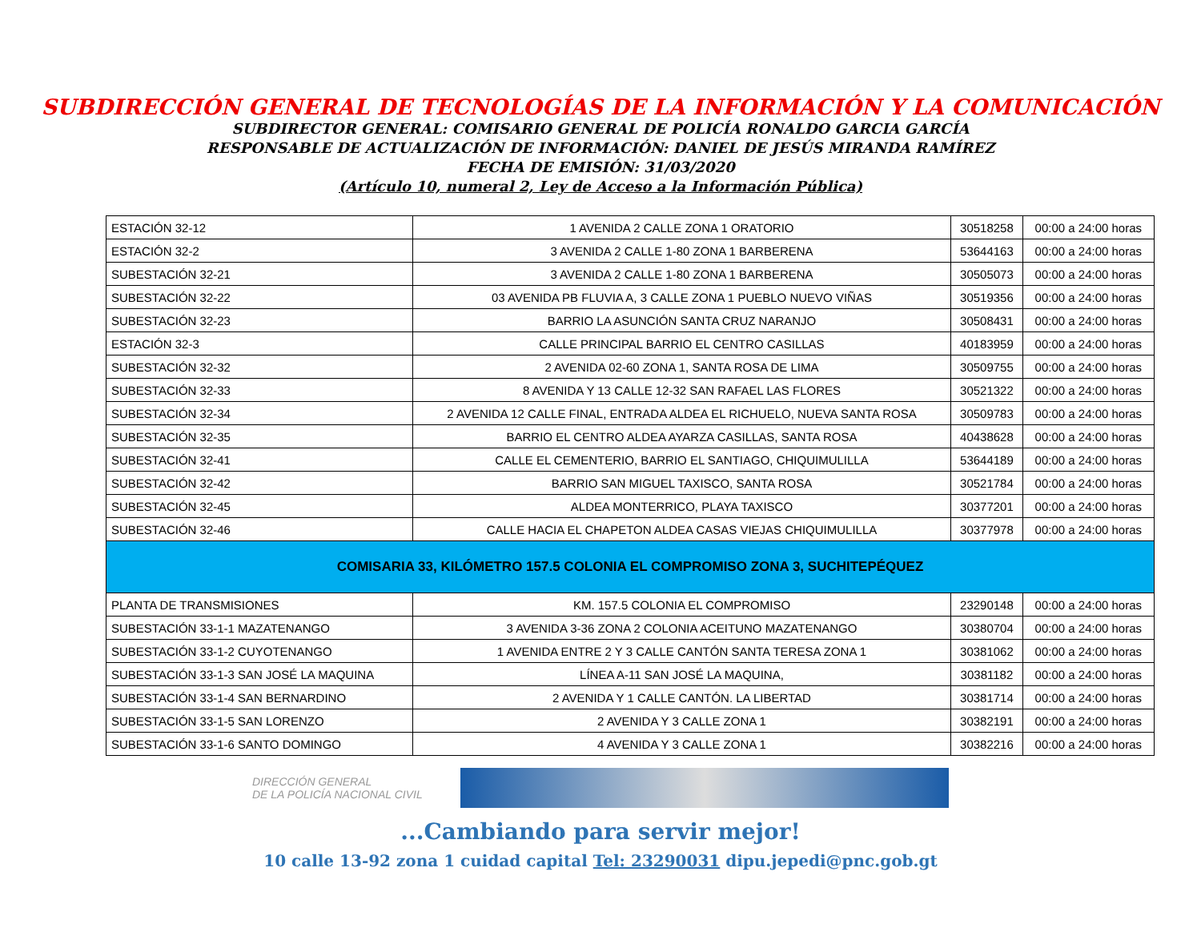SUBDIRECCIÓN GENERAL DE TECNOLOGÍAS DE LA INFORMACIÓN Y LA COMUNICACIÓN
SUBDIRECTOR GENERAL: COMISARIO GENERAL DE POLICÍA RONALDO GARCIA GARCÍA
RESPONSABLE DE ACTUALIZACIÓN DE INFORMACIÓN: DANIEL DE JESÚS MIRANDA RAMÍREZ
FECHA DE EMISIÓN: 31/03/2020
(Artículo 10, numeral 2, Ley de Acceso a la Información Pública)
| ESTACIÓN 32-12 | 1 AVENIDA 2 CALLE ZONA 1 ORATORIO | 30518258 | 00:00 a 24:00 horas |
| ESTACIÓN 32-2 | 3 AVENIDA 2 CALLE 1-80 ZONA 1 BARBERENA | 53644163 | 00:00 a 24:00 horas |
| SUBESTACIÓN 32-21 | 3 AVENIDA 2 CALLE 1-80 ZONA 1 BARBERENA | 30505073 | 00:00 a 24:00 horas |
| SUBESTACIÓN 32-22 | 03 AVENIDA PB FLUVIA A, 3 CALLE ZONA 1 PUEBLO NUEVO VIÑAS | 30519356 | 00:00 a 24:00 horas |
| SUBESTACIÓN 32-23 | BARRIO LA ASUNCIÓN SANTA CRUZ NARANJO | 30508431 | 00:00 a 24:00 horas |
| ESTACIÓN 32-3 | CALLE PRINCIPAL BARRIO EL CENTRO CASILLAS | 40183959 | 00:00 a 24:00 horas |
| SUBESTACIÓN 32-32 | 2 AVENIDA 02-60 ZONA 1, SANTA ROSA DE LIMA | 30509755 | 00:00 a 24:00 horas |
| SUBESTACIÓN 32-33 | 8 AVENIDA Y 13 CALLE 12-32 SAN RAFAEL LAS FLORES | 30521322 | 00:00 a 24:00 horas |
| SUBESTACIÓN 32-34 | 2 AVENIDA 12 CALLE FINAL, ENTRADA ALDEA EL RICHUELO, NUEVA SANTA ROSA | 30509783 | 00:00 a 24:00 horas |
| SUBESTACIÓN 32-35 | BARRIO EL CENTRO ALDEA AYARZA CASILLAS, SANTA ROSA | 40438628 | 00:00 a 24:00 horas |
| SUBESTACIÓN 32-41 | CALLE EL CEMENTERIO, BARRIO EL SANTIAGO, CHIQUIMULILLA | 53644189 | 00:00 a 24:00 horas |
| SUBESTACIÓN 32-42 | BARRIO SAN MIGUEL TAXISCO, SANTA ROSA | 30521784 | 00:00 a 24:00 horas |
| SUBESTACIÓN 32-45 | ALDEA MONTERRICO, PLAYA TAXISCO | 30377201 | 00:00 a 24:00 horas |
| SUBESTACIÓN 32-46 | CALLE HACIA EL CHAPETON ALDEA CASAS VIEJAS CHIQUIMULILLA | 30377978 | 00:00 a 24:00 horas |
| COMISARIA 33, KILÓMETRO 157.5 COLONIA EL COMPROMISO ZONA 3, SUCHITEPÉQUEZ | | | |
| PLANTA DE TRANSMISIONES | KM. 157.5 COLONIA EL COMPROMISO | 23290148 | 00:00 a 24:00 horas |
| SUBESTACIÓN 33-1-1 MAZATENANGO | 3 AVENIDA 3-36 ZONA 2 COLONIA ACEITUNO MAZATENANGO | 30380704 | 00:00 a 24:00 horas |
| SUBESTACIÓN 33-1-2 CUYOTENANGO | 1 AVENIDA ENTRE 2 Y 3 CALLE CANTÓN SANTA TERESA ZONA 1 | 30381062 | 00:00 a 24:00 horas |
| SUBESTACIÓN 33-1-3 SAN JOSÉ LA MAQUINA | LÍNEA A-11 SAN JOSÉ LA MAQUINA, | 30381182 | 00:00 a 24:00 horas |
| SUBESTACIÓN 33-1-4 SAN BERNARDINO | 2 AVENIDA Y 1 CALLE CANTÓN. LA LIBERTAD | 30381714 | 00:00 a 24:00 horas |
| SUBESTACIÓN 33-1-5 SAN LORENZO | 2 AVENIDA Y 3 CALLE ZONA 1 | 30382191 | 00:00 a 24:00 horas |
| SUBESTACIÓN 33-1-6 SANTO DOMINGO | 4 AVENIDA Y 3 CALLE ZONA 1 | 30382216 | 00:00 a 24:00 horas |
DIRECCIÓN GENERAL
DE LA POLICÍA NACIONAL CIVIL
...Cambiando para servir mejor!
10 calle 13-92 zona 1 cuidad capital Tel: 23290031 dipu.jepedi@pnc.gob.gt